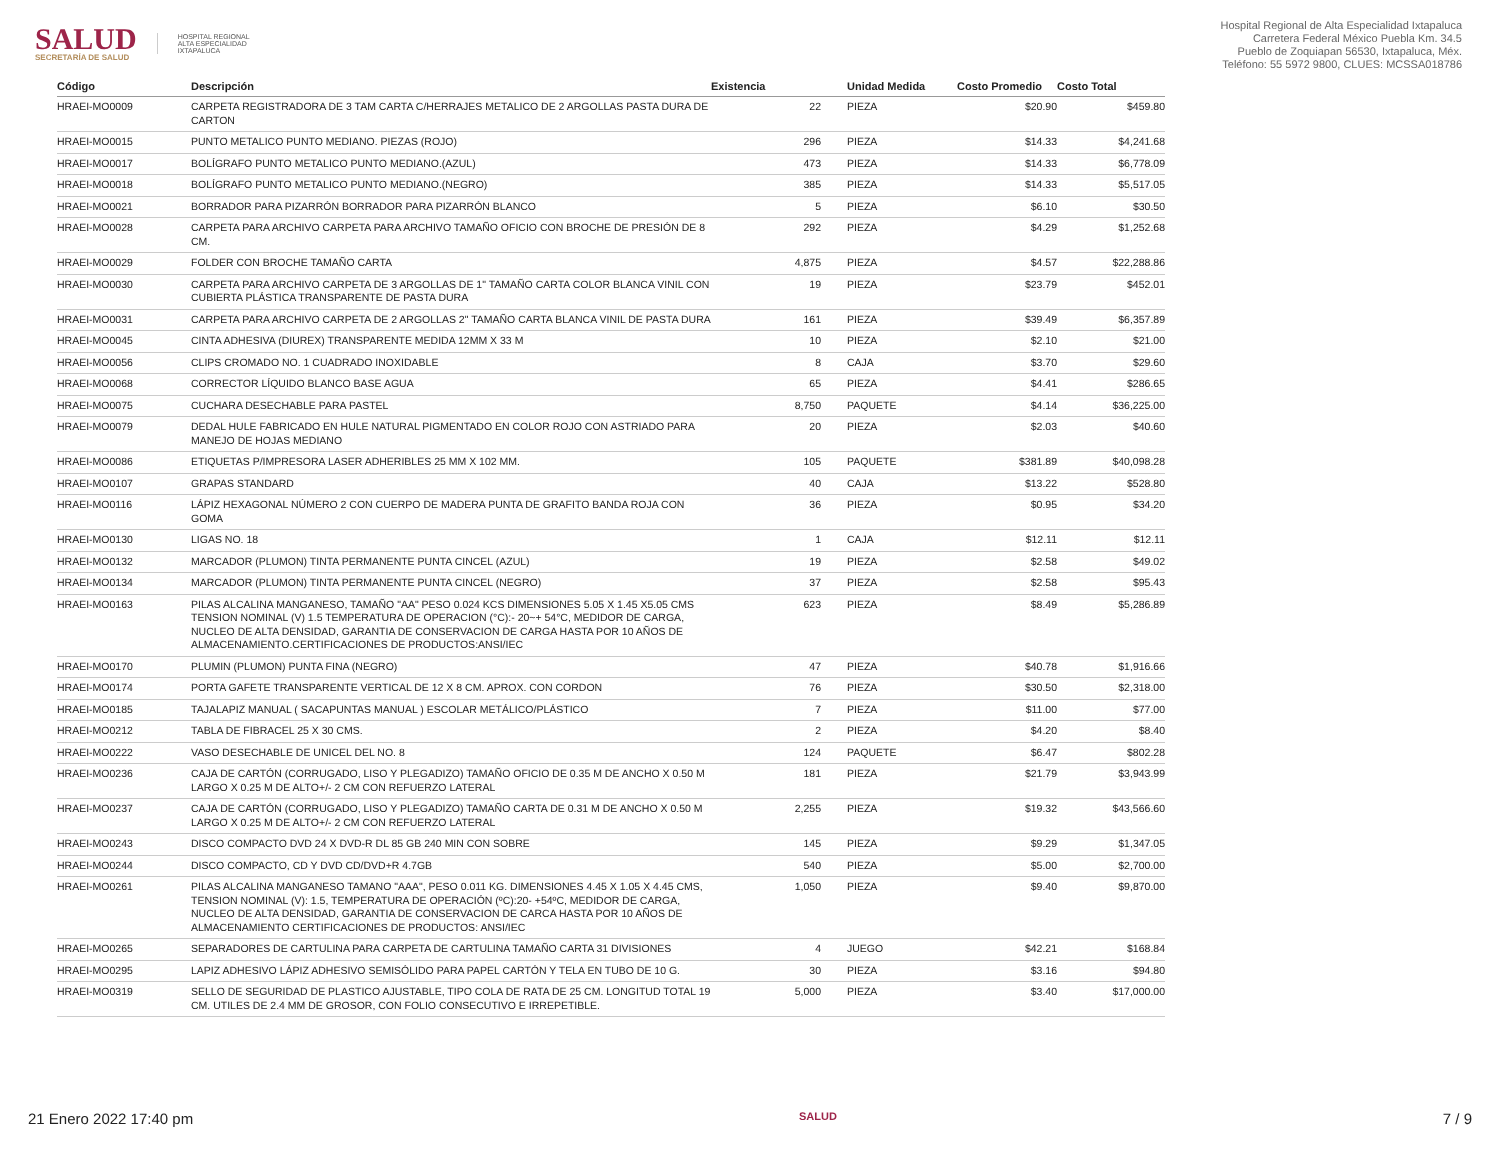SALUD
SECRETARÍA DE SALUD
HOSPITAL REGIONAL
ALTA ESPECIALIDAD
IXTAPALUCA
Hospital Regional de Alta Especialidad Ixtapaluca
Carretera Federal México Puebla Km. 34.5
Pueblo de Zoquiapan 56530, Ixtapaluca, Méx.
Teléfono: 55 5972 9800, CLUES: MCSSA018786
| Código | Descripción | Existencia | | Unidad Medida | Costo Promedio | Costo Total |
| --- | --- | --- | --- | --- | --- | --- |
| HRAEI-MO0009 | CARPETA REGISTRADORA DE 3 TAM CARTA C/HERRAJES METALICO DE 2 ARGOLLAS PASTA DURA DE CARTON | 22 | | PIEZA | $20.90 | $459.80 |
| HRAEI-MO0015 | PUNTO METALICO PUNTO MEDIANO. PIEZAS (ROJO) | 296 | | PIEZA | $14.33 | $4,241.68 |
| HRAEI-MO0017 | BOLÍGRAFO PUNTO METALICO PUNTO MEDIANO.(AZUL) | 473 | | PIEZA | $14.33 | $6,778.09 |
| HRAEI-MO0018 | BOLÍGRAFO PUNTO METALICO PUNTO MEDIANO.(NEGRO) | 385 | | PIEZA | $14.33 | $5,517.05 |
| HRAEI-MO0021 | BORRADOR PARA PIZARRÓN BORRADOR PARA PIZARRÓN BLANCO | 5 | | PIEZA | $6.10 | $30.50 |
| HRAEI-MO0028 | CARPETA PARA ARCHIVO CARPETA PARA ARCHIVO TAMAÑO OFICIO CON BROCHE DE PRESIÓN DE 8 CM. | 292 | | PIEZA | $4.29 | $1,252.68 |
| HRAEI-MO0029 | FOLDER CON BROCHE TAMAÑO CARTA | 4,875 | | PIEZA | $4.57 | $22,288.86 |
| HRAEI-MO0030 | CARPETA PARA ARCHIVO CARPETA DE 3 ARGOLLAS DE 1" TAMAÑO CARTA COLOR BLANCA VINIL CON CUBIERTA PLÁSTICA TRANSPARENTE DE PASTA DURA | 19 | | PIEZA | $23.79 | $452.01 |
| HRAEI-MO0031 | CARPETA PARA ARCHIVO CARPETA DE 2 ARGOLLAS 2" TAMAÑO CARTA BLANCA VINIL DE PASTA DURA | 161 | | PIEZA | $39.49 | $6,357.89 |
| HRAEI-MO0045 | CINTA ADHESIVA (DIUREX) TRANSPARENTE MEDIDA 12MM X 33 M | 10 | | PIEZA | $2.10 | $21.00 |
| HRAEI-MO0056 | CLIPS CROMADO NO. 1 CUADRADO INOXIDABLE | 8 | | CAJA | $3.70 | $29.60 |
| HRAEI-MO0068 | CORRECTOR LÍQUIDO BLANCO BASE AGUA | 65 | | PIEZA | $4.41 | $286.65 |
| HRAEI-MO0075 | CUCHARA DESECHABLE PARA PASTEL | 8,750 | | PAQUETE | $4.14 | $36,225.00 |
| HRAEI-MO0079 | DEDAL HULE FABRICADO EN HULE NATURAL PIGMENTADO EN COLOR ROJO CON ASTRIADO PARA MANEJO DE HOJAS MEDIANO | 20 | | PIEZA | $2.03 | $40.60 |
| HRAEI-MO0086 | ETIQUETAS P/IMPRESORA LASER ADHERIBLES 25 MM X 102 MM. | 105 | | PAQUETE | $381.89 | $40,098.28 |
| HRAEI-MO0107 | GRAPAS STANDARD | 40 | | CAJA | $13.22 | $528.80 |
| HRAEI-MO0116 | LÁPIZ HEXAGONAL NÚMERO 2 CON CUERPO DE MADERA PUNTA DE GRAFITO BANDA ROJA CON GOMA | 36 | | PIEZA | $0.95 | $34.20 |
| HRAEI-MO0130 | LIGAS NO. 18 | 1 | | CAJA | $12.11 | $12.11 |
| HRAEI-MO0132 | MARCADOR (PLUMON) TINTA PERMANENTE PUNTA CINCEL (AZUL) | 19 | | PIEZA | $2.58 | $49.02 |
| HRAEI-MO0134 | MARCADOR (PLUMON) TINTA PERMANENTE PUNTA CINCEL (NEGRO) | 37 | | PIEZA | $2.58 | $95.43 |
| HRAEI-MO0163 | PILAS ALCALINA MANGANESO, TAMAÑO "AA" PESO 0.024 KCS DIMENSIONES 5.05 X 1.45 X5.05 CMS TENSION NOMINAL (V) 1.5 TEMPERATURA DE OPERACION (°C):- 20~+ 54°C, MEDIDOR DE CARGA, NUCLEO DE ALTA DENSIDAD, GARANTIA DE CONSERVACION DE CARGA HASTA POR 10 AÑOS DE ALMACENAMIENTO.CERTIFICACIONES DE PRODUCTOS:ANSI/IEC | 623 | | PIEZA | $8.49 | $5,286.89 |
| HRAEI-MO0170 | PLUMIN (PLUMON) PUNTA FINA (NEGRO) | 47 | | PIEZA | $40.78 | $1,916.66 |
| HRAEI-MO0174 | PORTA GAFETE TRANSPARENTE VERTICAL DE 12 X 8 CM. APROX. CON CORDON | 76 | | PIEZA | $30.50 | $2,318.00 |
| HRAEI-MO0185 | TAJALAPIZ MANUAL ( SACAPUNTAS MANUAL ) ESCOLAR METÁLICO/PLÁSTICO | 7 | | PIEZA | $11.00 | $77.00 |
| HRAEI-MO0212 | TABLA DE FIBRACEL 25 X 30 CMS. | 2 | | PIEZA | $4.20 | $8.40 |
| HRAEI-MO0222 | VASO DESECHABLE DE UNICEL DEL NO. 8 | 124 | | PAQUETE | $6.47 | $802.28 |
| HRAEI-MO0236 | CAJA DE CARTÓN (CORRUGADO, LISO Y PLEGADIZO) TAMAÑO OFICIO DE 0.35 M DE ANCHO X 0.50 M LARGO X 0.25 M DE ALTO+/- 2 CM CON REFUERZO LATERAL | 181 | | PIEZA | $21.79 | $3,943.99 |
| HRAEI-MO0237 | CAJA DE CARTÓN (CORRUGADO, LISO Y PLEGADIZO) TAMAÑO CARTA DE 0.31 M DE ANCHO X 0.50 M LARGO X 0.25 M DE ALTO+/- 2 CM CON REFUERZO LATERAL | 2,255 | | PIEZA | $19.32 | $43,566.60 |
| HRAEI-MO0243 | DISCO COMPACTO DVD 24 X DVD-R DL 85 GB 240 MIN CON SOBRE | 145 | | PIEZA | $9.29 | $1,347.05 |
| HRAEI-MO0244 | DISCO COMPACTO, CD Y DVD CD/DVD+R 4.7GB | 540 | | PIEZA | $5.00 | $2,700.00 |
| HRAEI-MO0261 | PILAS ALCALINA MANGANESO TAMANO "AAA", PESO 0.011 KG. DIMENSIONES 4.45 X 1.05 X 4.45 CMS, TENSION NOMINAL (V): 1.5, TEMPERATURA DE OPERACIÓN (ºC):20- +54ºC, MEDIDOR DE CARGA, NUCLEO DE ALTA DENSIDAD, GARANTIA DE CONSERVACION DE CARCA HASTA POR 10 AÑOS DE ALMACENAMIENTO CERTIFICACIONES DE PRODUCTOS: ANSI/IEC | 1,050 | | PIEZA | $9.40 | $9,870.00 |
| HRAEI-MO0265 | SEPARADORES DE CARTULINA PARA CARPETA DE CARTULINA TAMAÑO CARTA 31 DIVISIONES | 4 | | JUEGO | $42.21 | $168.84 |
| HRAEI-MO0295 | LAPIZ ADHESIVO LÁPIZ ADHESIVO SEMISÓLIDO PARA PAPEL CARTÓN Y TELA EN TUBO DE 10 G. | 30 | | PIEZA | $3.16 | $94.80 |
| HRAEI-MO0319 | SELLO DE SEGURIDAD DE PLASTICO AJUSTABLE, TIPO COLA DE RATA DE 25 CM. LONGITUD TOTAL 19 CM. UTILES DE 2.4 MM DE GROSOR, CON FOLIO CONSECUTIVO E IRREPETIBLE. | 5,000 | | PIEZA | $3.40 | $17,000.00 |
21 Enero 2022 17:40 pm SALUD 7 / 9